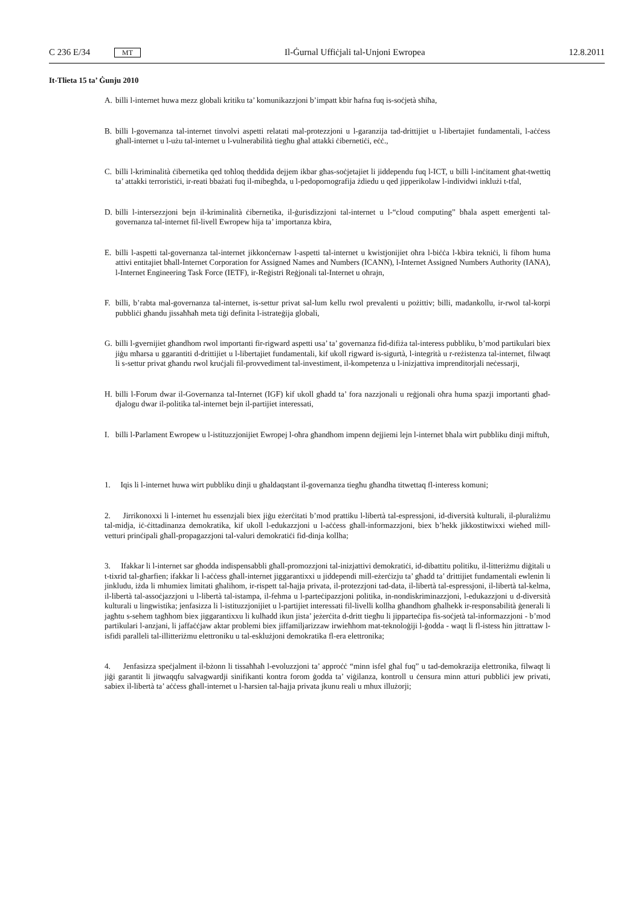C 236 E/34 MT Il-Ġurnal Uffiċjali tal-Unjoni Ewropea 12.8.2011
It-Tlieta 15 ta’ Ġunju 2010
A. billi l-internet huwa mezz globali kritiku ta’ komunikazzjoni b’impatt kbir ħafna fuq is-soċjetà sħiħa,
B. billi l-governanza tal-internet tinvolvi aspetti relatati mal-protezzjoni u l-garanzija tad-drittijiet u l-libertajiet fundamentali, l-aċċess għall-internet u l-użu tal-internet u l-vulnerabilità tiegħu għal attakki ċibernetiċi, eċċ.,
C. billi l-kriminalità ċibernetika qed toħloq theddida dejjem ikbar għas-soċjetajiet li jiddependu fuq l-ICT, u billi l-inċitament għat-twettiq ta’ attakki terroristiċi, ir-reati bbażati fuq il-mibegħda, u l-pedopornografija żdiedu u qed jipperikolaw l-individwi inklużi t-tfal,
D. billi l-intersezzjoni bejn il-kriminalità ċibernetika, il-ġurisdizzjoni tal-internet u l-“cloud computing” bħala aspett emerġenti tal-governanza tal-internet fil-livell Ewropew hija ta’ importanza kbira,
E. billi l-aspetti tal-governanza tal-internet jikkonċernaw l-aspetti tal-internet u kwistjonijiet oħra l-biċċa l-kbira tekniċi, li fihom huma attivi entitajiet bħall-Internet Corporation for Assigned Names and Numbers (ICANN), l-Internet Assigned Numbers Authority (IANA), l-Internet Engineering Task Force (IETF), ir-Reġistri Reġjonali tal-Internet u oħrajn,
F. billi, b’rabta mal-governanza tal-internet, is-settur privat sal-lum kellu rwol prevalenti u pożittiv; billi, madankollu, ir-rwol tal-korpi pubbliċi għandu jissaħħaħ meta tiġi definita l-istrateġija globali,
G. billi l-gvernijiet għandhom rwol importanti fir-rigward aspetti usa’ ta’ governanza fid-difiża tal-interess pubbliku, b’mod partikulari biex jiġu mħarsa u ggarantiti d-drittijiet u l-libertajiet fundamentali, kif ukoll rigward is-sigurtà, l-integrità u r-reżistenza tal-internet, filwaqt li s-settur privat għandu rwol kruċjali fil-provvediment tal-investiment, il-kompetenza u l-inizjattiva imprenditorjali neċessarji,
H. billi l-Forum dwar il-Governanza tal-Internet (IGF) kif ukoll għadd ta’ fora nazzjonali u reġjonali oħra huma spazji importanti għad-djalogu dwar il-politika tal-internet bejn il-partijiet interessati,
I. billi l-Parlament Ewropew u l-istituzzjonijiet Ewropej l-oħra għandhom impenn dejjiemi lejn l-internet bħala wirt pubbliku dinji miftuħ,
1. Iqis li l-internet huwa wirt pubbliku dinji u għaldaqstant il-governanza tiegħu għandha titwettaq fl-interess komuni;
2. Jirrikonoxxi li l-internet hu essenzjali biex jiġu eżerċitati b’mod prattiku l-libertà tal-espressjoni, id-diversità kulturali, il-pluraliżmu tal-midja, iċ-ċittadinanza demokratika, kif ukoll l-edukazzjoni u l-aċċess għall-informazzjoni, biex b’hekk jikkostitwixxi wieħed mill-vetturi prinċipali għall-propagazzjoni tal-valuri demokratiċi fid-dinja kollha;
3. Ifakkar li l-internet sar għodda indispensabbli għall-promozzjoni tal-inizjattivi demokratiċi, id-dibattitu politiku, il-litteriżmu diġitali u t-tixrid tal-għarfien; ifakkar li l-aċċess għall-internet jiggarantixxi u jiddependi mill-eżerċizju ta’ għadd ta’ drittijiet fundamentali ewlenin li jinkludu, iżda li mhumiex limitati għalihom, ir-rispett tal-ħajja privata, il-protezzjoni tad-data, il-libertà tal-espressjoni, il-libertà tal-kelma, il-libertà tal-assoċjazzjoni u l-libertà tal-istampa, il-fehma u l-parteċipazzjoni politika, in-nondiskriminazzjoni, l-edukazzjoni u d-diversità kulturali u lingwistika; jenfasizza li l-istituzzjonijiet u l-partijiet interessati fil-livelli kollha għandhom għalhekk ir-responsabilità ġenerali li jagħtu s-sehem tagħhom biex jiggarantixxu li kulħadd ikun jista’ jeżerċita d-dritt tiegħu li jipparteċipa fis-soċjetà tal-informazzjoni - b’mod partikulari l-anzjani, li jaffaċċjaw aktar problemi biex jiffamiljarizzaw irwieħhom mat-teknoloġiji l-ġodda - waqt li fl-istess ħin jittrattaw l-isfidi paralleli tal-illitteriżmu elettroniku u tal-esklużjoni demokratika fl-era elettronika;
4. Jenfasizza speċjalment il-bżonn li tissaħħaħ l-evoluzzjoni ta’ approċċ “minn isfel għal fuq” u tad-demokrazija elettronika, filwaqt li jiġi garantit li jitwaqqfu salvagwardji sinifikanti kontra forom ġodda ta’ viġilanza, kontroll u ċensura minn atturi pubbliċi jew privati, sabiex il-libertà ta’ aċċess għall-internet u l-ħarsien tal-ħajja privata jkunu reali u mhux illużorji;